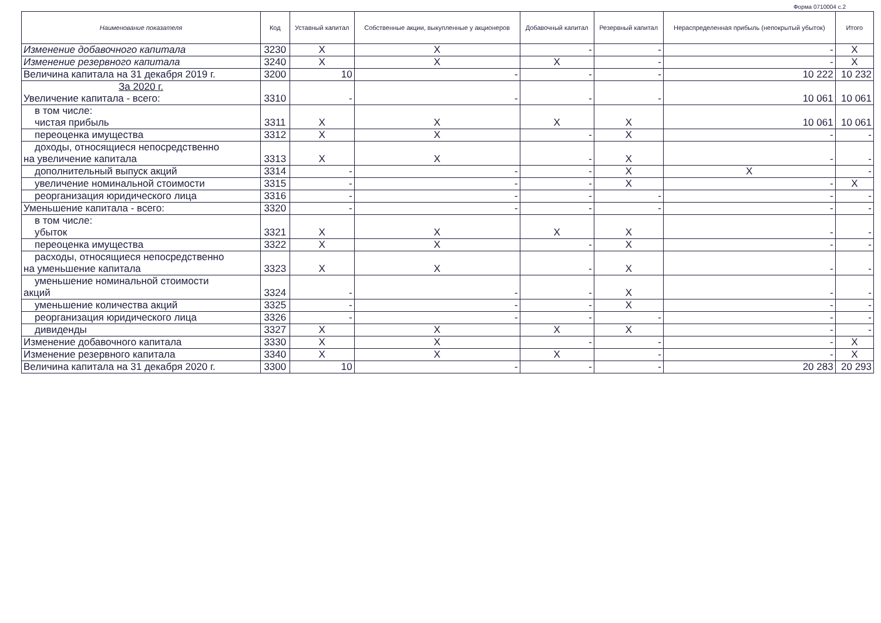Форма 0710004 с.2
| Наименование показателя | Код | Уставный капитал | Собственные акции, выкупленные у акционеров | Добавочный капитал | Резервный капитал | Нераспределенная прибыль (непокрытый убыток) | Итого |
| --- | --- | --- | --- | --- | --- | --- | --- |
| Изменение добавочного капитала | 3230 | X | X | - | - | - | X |
| Изменение резервного капитала | 3240 | X | X | X | - | - | X |
| Величина капитала на 31 декабря 2019 г. | 3200 | 10 | - | - | - | 10 222 | 10 232 |
| За 2020 г. Увеличение капитала - всего: | 3310 | - | - | - | - | 10 061 | 10 061 |
| в том числе: чистая прибыль | 3311 | X | X | X | X | 10 061 | 10 061 |
| переоценка имущества | 3312 | X | X | - | X | - | - |
| доходы, относящиеся непосредственно на увеличение капитала | 3313 | X | X | - | X | - | - |
| дополнительный выпуск акций | 3314 | - | - | - | X | X | - |
| увеличение номинальной стоимости | 3315 | - | - | - | X | - | X |
| реорганизация юридического лица | 3316 | - | - | - | - | - | - |
| Уменьшение капитала - всего: | 3320 | - | - | - | - | - | - |
| в том числе: убыток | 3321 | X | X | X | X | - | - |
| переоценка имущества | 3322 | X | X | - | X | - | - |
| расходы, относящиеся непосредственно на уменьшение капитала | 3323 | X | X | - | X | - | - |
| уменьшение номинальной стоимости акций | 3324 | - | - | - | X | - | - |
| уменьшение количества акций | 3325 | - | - | - | X | - | - |
| реорганизация юридического лица | 3326 | - | - | - | - | - | - |
| дивиденды | 3327 | X | X | X | X | - | - |
| Изменение добавочного капитала | 3330 | X | X | - | - | - | X |
| Изменение резервного капитала | 3340 | X | X | X | - | - | X |
| Величина капитала на 31 декабря 2020 г. | 3300 | 10 | - | - | - | 20 283 | 20 293 |